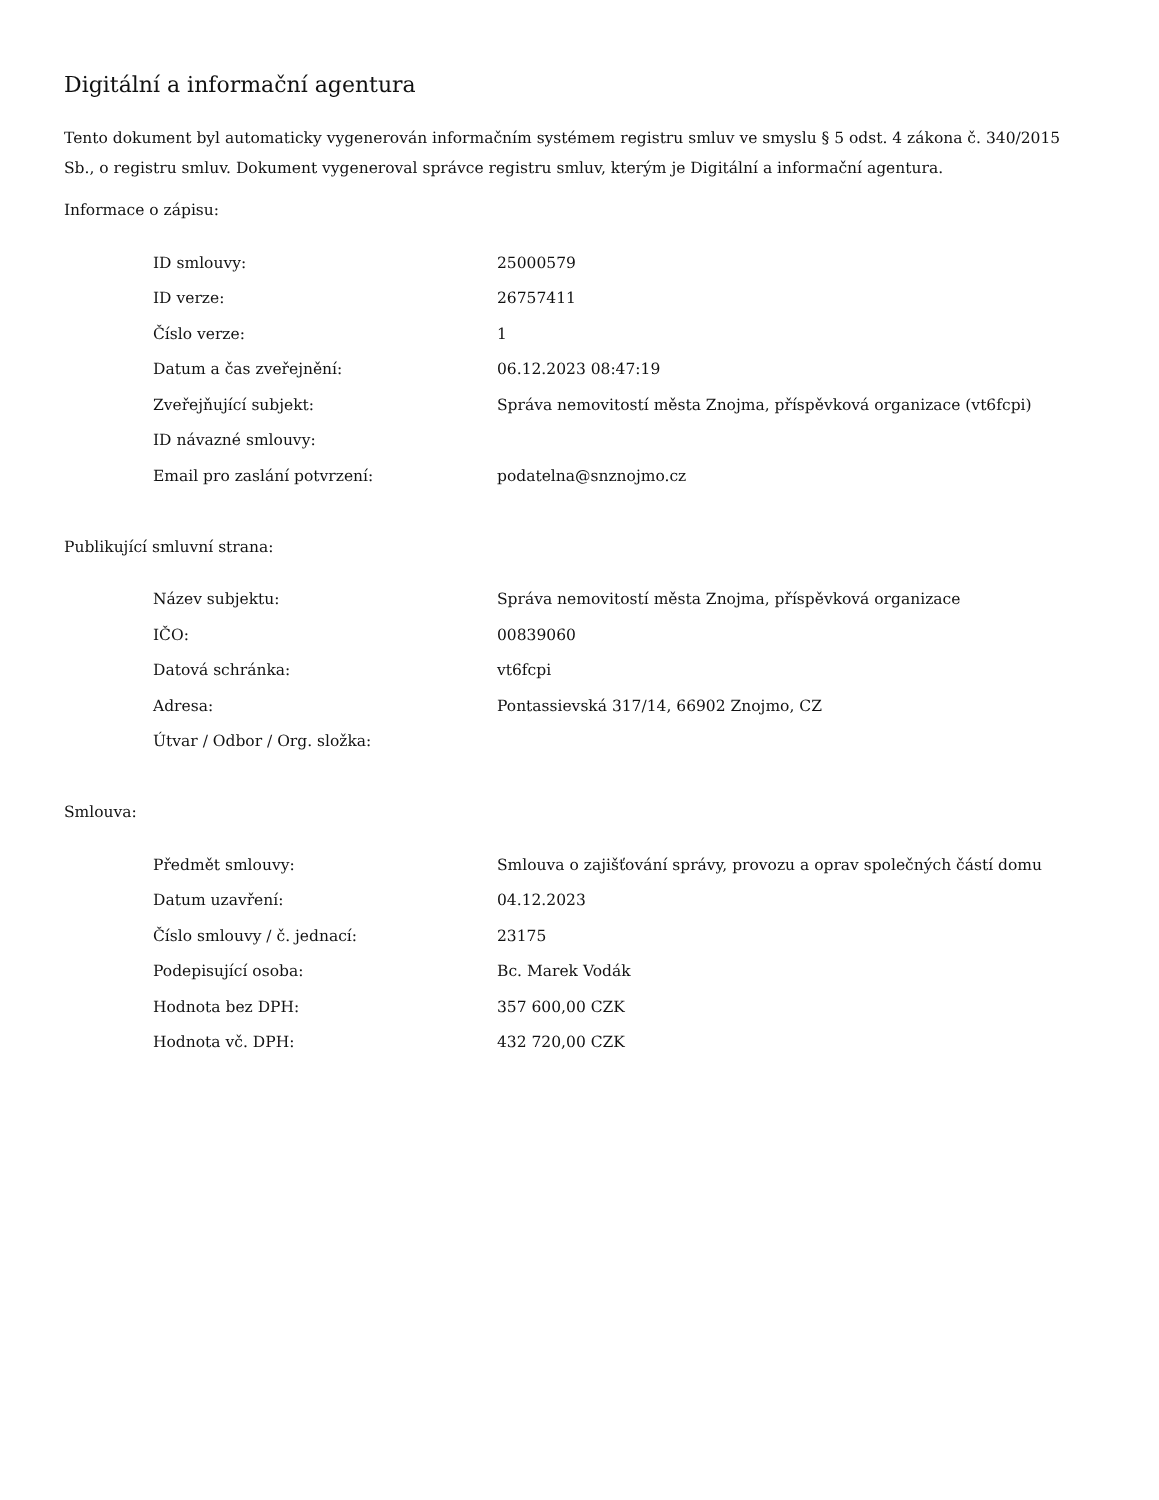Digitální a informační agentura
Tento dokument byl automaticky vygenerován informačním systémem registru smluv ve smyslu § 5 odst. 4 zákona č. 340/2015 Sb., o registru smluv. Dokument vygeneroval správce registru smluv, kterým je Digitální a informační agentura.
Informace o zápisu:
| ID smlouvy: | 25000579 |
| ID verze: | 26757411 |
| Číslo verze: | 1 |
| Datum a čas zveřejnění: | 06.12.2023 08:47:19 |
| Zveřejňující subjekt: | Správa nemovitostí města Znojma, příspěvková organizace (vt6fcpi) |
| ID návazné smlouvy: | |
| Email pro zaslání potvrzení: | podatelna@snznojmo.cz |
Publikující smluvní strana:
| Název subjektu: | Správa nemovitostí města Znojma, příspěvková organizace |
| IČO: | 00839060 |
| Datová schránka: | vt6fcpi |
| Adresa: | Pontassievská 317/14, 66902 Znojmo, CZ |
| Útvar / Odbor / Org. složka: | |
Smlouva:
| Předmět smlouvy: | Smlouva o zajišťování správy, provozu a oprav společných částí domu |
| Datum uzavření: | 04.12.2023 |
| Číslo smlouvy / č. jednací: | 23175 |
| Podepisující osoba: | Bc. Marek Vodák |
| Hodnota bez DPH: | 357 600,00 CZK |
| Hodnota vč. DPH: | 432 720,00 CZK |